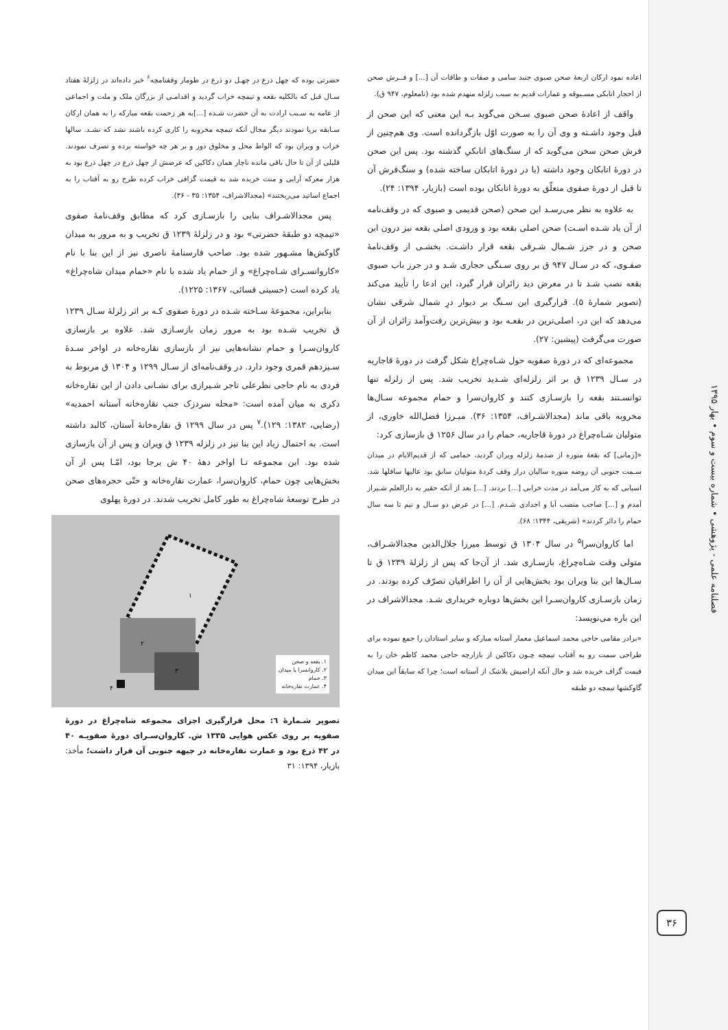فصلنامه علمی - پژوهشی • شماره بیست و سوم • بهار ۱۳۹۵
۳۶
اعاده نمود ارکان اربعهٔ صحن صبوی جنبد سامی و صفات و طاقات آن [...] و فــرش صحن از احجار اتابکی مسـبوقه و عمارات قدیم به سبب زلزله منهدم شده بود (نامعلوم، ۹۴۷ ق).
واقف از اعادهٔ صحن صبوی سـخن می‌گوید بـه این معنی که این صحن از قبل وجود داشـته و وی آن را به صورت اوّل بازگردانده است. وی هم‌چنین از فرش صحن سخن می‌گوید که از سنگ‌های اتابکیِ گذشته بود. پس این صحن در دورهٔ اتابکان وجود داشته (یا در دورهٔ اتابکان ساخته شده) و سنگ‌فرش آن تا قبل از دورهٔ صفوی متعلّق به دورهٔ اتابکان بوده است (بازیار، ۱۳۹۴: ۲۴).
به علاوه به نظر می‌رسـد این صحن (صحن قدیمی و صبوی که در وقف‌نامه از آن یاد شـده اسـت) صحن اصلی بقعه بود و ورودی اصلی بقعه نیز درون این صحن و در جرز شـمال شـرقی بقعه قرار داشـت. بخشـی از وقف‌نامهٔ صفـوی، که در سـال ۹۴۷ ق بر روی سـنگی حجاری شـد و در جرز باب صبوی بقعه نصب شـد تا در معرض دید زائران قرار گیرد، این ادعا را تأیید می‌کند (تصویر شمارهٔ ۵). قرارگیری این سـنگ بر دیوار درِ شمال شرقی نشان می‌دهد که این در، اصلی‌ترین در بقعـه بود و بیش‌ترین رفت‌و‌آمد زائران از آن صورت می‌گرفت (پیشین: ۲۷).
مجموعه‌ای که در دورهٔ صفویه حول شـاه‌چراغ شکل گرفت در دورهٔ قاجاریه در سـال ۱۲۳۹ ق بر اثر زلزله‌ای شـدید تخریب شد. پس از زلزله تنها توانسـتند بقعه را بازسـازی کنند و کاروان‌سرا و حمام مجموعه سـال‌ها مخروبه باقی ماند (مجدالاشـراف، ۱۳۵۴: ۳۶). میـرزا فضل‌الله خاوری، از متولیان شـاه‌چراغ در دورهٔ قاجاریه، حمام را در سال ۱۲۵۶ ق بازسازی کرد:
«[زمانی] که بقعهٔ منوره از صدمهٔ زلزله ویران گردید، حمامی که از قدیم‌الایام در میدان سـمت جنوبی آن روضه منوره سالیان دراز وقف کردهٔ متولیان سابق بود عالیها سافلها شد. اسبابی که به کار می‌آمد در مدت خرابی [...] بردند. [...] بعد از آنکه حقیر به دارالعلم شـیراز آمدم و [...] صاحب منصب آبا و اجدادی شـدم. [...] در عرض دو سـال و نیم تا سه سال حمام را دائر کردند» (شریفی، ۱۳۴۴: ۶۸).
اما کاروان‌سرا<sup>۵</sup> در سال ۱۳۰۴ ق توسط میرزا جلال‌الدین مجدالاشـراف، متولی وقت شـاه‌چراغ، بازسـازی شد. از آن‌جا که پس از زلزلهٔ ۱۲۳۹ ق تا سـال‌ها این بنا ویران بود بخش‌هایی از آن را اطرافیان تصرّف کرده بودند. در زمان بازسـازی کاروان‌سـرا این بخش‌ها دوباره خریداری شـد. مجدالاشراف در این باره می‌نویسد:
«برادر مقامی حاجی محمد اسماعیل معمار آستانه مبارکه و سایر استادان را جمع نموده برای طراحی سمت رو به آفتاب تیمچه چـون دکاکین از بازارچه حاجی محمد کاظم خان را به قیمت گزاف خریده شد و حال آنکه اراضیش بلاشک از آستانه است؛ چرا که سابقاً این میدان گاوکشها تیمچه دو طبقه
حضرتی بوده که چهل ذرع در چهـل دو ذرع در طومار وقفنامچه<sup>۶</sup> خبر داده‌اند در زلزلهٔ هفتاد سـال قبل که بالکلیه بقعه و تیمچه خراب گردید و اقدامـی از بزرگان ملک و ملت و اجماعی از عامه به سـبب ارادت به آن حضرت شـده [...]به هر زحمت بقعه مبارکه را به همان ارکان سـابقه برپا نمودند دیگر مجال آنکه تیمچه مخروبه را کاری کرده باشند نشد که نشـد. سالها خراب و ویران بود که الواط محل و مخلوق دور و بر هر چه خواسته برده و تصرف نمودند. قلیلی از آن تا حال باقی مانده ناچار همان دکاکین که عرضش از چهل ذرع در چهل ذرع بود به هزار معرکه آرایی و منت خریده شد به قیمت گزافی خراب کرده طرح رو به آفتاب را به اجماع اساتید می‌ریختند» (مجدالاشراف، ۱۳۵۴: ۳۵ - ۳۶).
پس مجدالاشـراف بنایی را بازسـازی کرد که مطابق وقف‌نامهٔ صفوی «تیمچه دو طبقهٔ حضرتی» بود و در زلزلهٔ ۱۲۳۹ ق تخریب و به مرور به میدان گاوکش‌ها مشـهور شده بود. صاحب فارسنامهٔ ناصری نیز از این بنا با نام «کاروانسـرای شـاه‌چراغ» و از حمام یاد شده با نام «حمام میدان شاه‌چراغ» یاد کرده است (حسینی فسائی، ۱۳۶۷: ۱۲۲۵).
بنابراین، مجموعهٔ سـاخته شـده در دورهٔ صفوی کـه بر اثر زلزلهٔ سـال ۱۲۳۹ ق تخریب شـده بود به مرور زمان بازسـازی شد. علاوه بر بازسازی کاروان‌سـرا و حمام نشانه‌هایی نیز از بازسازی نقاره‌خانه در اواخر سـدهٔ سـیزدهم قمری وجود دارد. در وقف‌نامه‌ای از سـال ۱۲۹۹ و ۱۳۰۴ ق مربوط به فردی به نام حاجی نظرعلی تاجر شـیرازی برای نشـانی دادن از این نقاره‌خانه ذکری به میان آمده است: «محله سردزک جنب نقاره‌خانه آستانه احمدیه» (رضایی، ۱۳۸۲: ۱۲۹).<sup>۷</sup> پس در سال ۱۲۹۹ ق نقاره‌خانهٔ آستان، کالبد داشته است. به احتمال زیاد این بنا نیز در زلزله ۱۲۳۹ ق ویران و پس از آن بازسازی شده بود. این مجموعه تـا اواخر دههٔ ۴۰ ش برجا بود، امّـا پس از آن بخش‌هایی چون حمام، کاروان‌سرا، عمارت نقاره‌خانه و حتّی حجره‌های صحن در طرح توسعهٔ شاه‌چراغ به طور کامل تخریب شدند. در دورهٔ پهلوی
۱
۲
۳
۴
۱. بقعه و صحن
۲. کاروانسرا یا میدان
۳. حمام
۴. عمارت نقاره‌خانه
تصویر شـمارهٔ ٦: محل قرارگیری اجزای مجموعه شاه‌چراغ در دورهٔ صفویه بر روی عکس هوایی ۱۳۳۵ ش. کاروان‌سـرای دورهٔ صفویـه ۴۰ در ۴۲ ذرع بود و عمارت نقاره‌خانه در جبهه جنوبی آن قرار داشت؛ مأخذ: بازیار، ۱۳۹۴: ۳۱